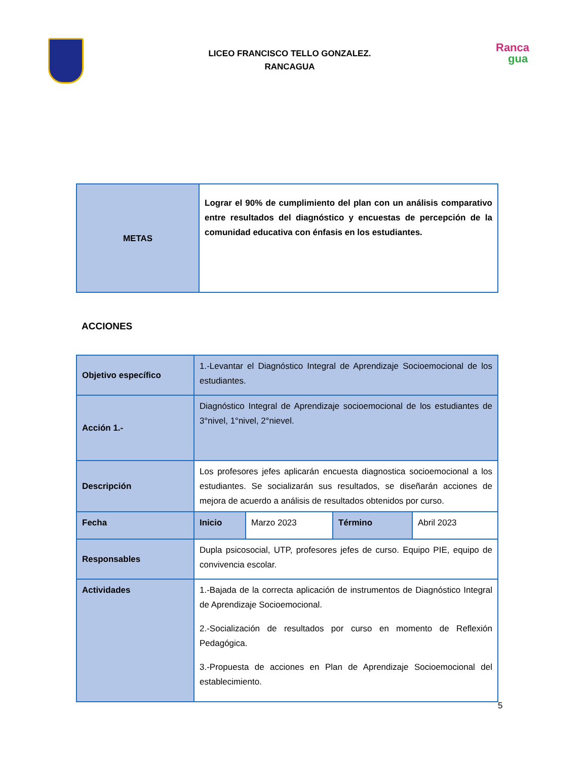LICEO FRANCISCO TELLO GONZALEZ.
RANCAGUA
Ranca
gua
| METAS | Lograr el 90% de cumplimiento del plan con un análisis comparativo entre resultados del diagnóstico y encuestas de percepción de la comunidad educativa con énfasis en los estudiantes. |
ACCIONES
| Objetivo específico | 1.-Levantar el Diagnóstico Integral de Aprendizaje Socioemocional de los estudiantes. | | | |
| Acción 1.- | Diagnóstico Integral de Aprendizaje socioemocional de los estudiantes de 3°nivel, 1°nivel, 2°nievel. | | | |
| Descripción | Los profesores jefes aplicarán encuesta diagnostica socioemocional a los estudiantes. Se socializarán sus resultados, se diseñarán acciones de mejora de acuerdo a análisis de resultados obtenidos por curso. | | | |
| Fecha | Inicio | Marzo 2023 | Término | Abril 2023 |
| Responsables | Dupla psicosocial, UTP, profesores jefes de curso. Equipo PIE, equipo de convivencia escolar. | | | |
| Actividades | 1.-Bajada de la correcta aplicación de instrumentos de Diagnóstico Integral de Aprendizaje Socioemocional. 2.-Socialización de resultados por curso en momento de Reflexión Pedagógica. 3.-Propuesta de acciones en Plan de Aprendizaje Socioemocional del establecimiento. | | | |
5